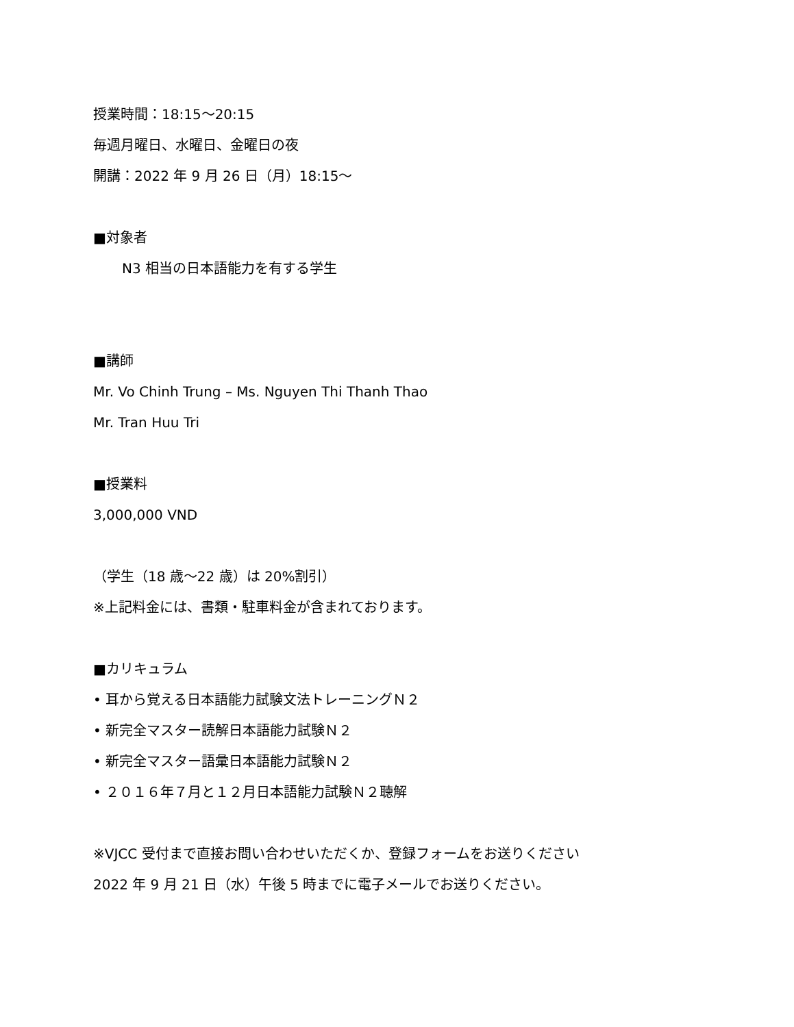授業時間：18:15～20:15
毎週月曜日、水曜日、金曜日の夜
開講：2022 年 9 月 26 日（月）18:15～
■対象者
N3 相当の日本語能力を有する学生
■講師
Mr. Vo Chinh Trung – Ms. Nguyen Thi Thanh Thao
Mr. Tran Huu Tri
■授業料
3,000,000 VND
（学生（18 歳～22 歳）は 20%割引）
※上記料金には、書類・駐車料金が含まれております。
■カリキュラム
• 耳から覚える日本語能力試験文法トレーニングＮ２
• 新完全マスター読解日本語能力試験Ｎ２
• 新完全マスター語彙日本語能力試験Ｎ２
• ２０１６年７月と１２月日本語能力試験Ｎ２聴解
※VJCC 受付まで直接お問い合わせいただくか、登録フォームをお送りください
2022 年 9 月 21 日（水）午後 5 時までに電子メールでお送りください。